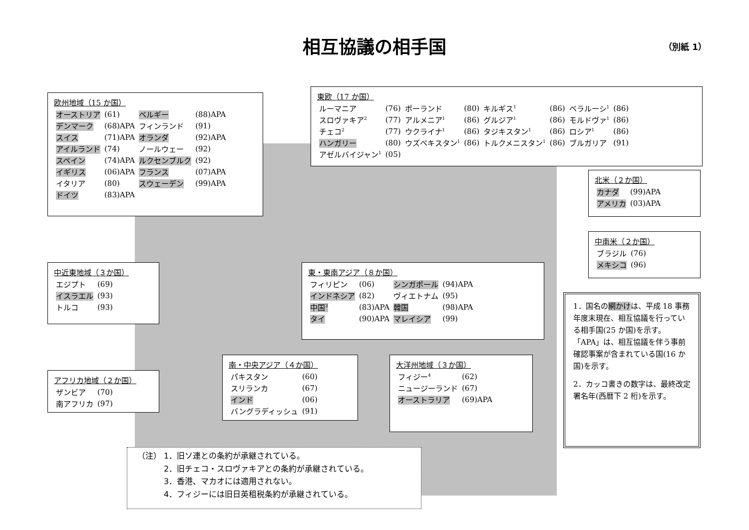相互協議の相手国 （別紙 1）
欧州地域（15 か国）
| オーストリア | (61) | ベルギー | (88)APA |
| デンマーク | (68)APA | フィンランド | (91) |
| スイス | (71)APA | オランダ | (92)APA |
| アイルランド | (74) | ノールウェー | (92) |
| スペイン | (74)APA | ルクセンブルク | (92) |
| イギリス | (06)APA | フランス | (07)APA |
| イタリア | (80) | スウェーデン | (99)APA |
| ドイツ | (83)APA | | |
東欧（17 か国）
| ルーマニア | (76) | ポーランド | (80) | キルギス<sup>1</sup> | (86) | ベラルーシ<sup>1</sup> | (86) |
| スロヴァキア<sup>2</sup> | (77) | アルメニア<sup>1</sup> | (86) | グルジア<sup>1</sup> | (86) | モルドヴァ<sup>1</sup> | (86) |
| チェコ<sup>2</sup> | (77) | ウクライナ<sup>1</sup> | (86) | タジキスタン<sup>1</sup> | (86) | ロシア<sup>1</sup> | (86) |
| ハンガリー | (80) | ウズベキスタン<sup>1</sup> | (86) | トルクメニスタン<sup>1</sup> | (86) | ブルガリア | (91) |
| アゼルバイジャン<sup>1</sup> | (05) | | | | | | |
北米（２か国）
| カナダ | (99)APA |
| アメリカ | (03)APA |
中南米（２か国）
| ブラジル | (76) |
| メキシコ | (96) |
中近東地域（３か国）
| エジプト | (69) |
| イスラエル | (93) |
| トルコ | (93) |
東・東南アジア（８か国）
| フィリピン | (06) | シンガポール | (94)APA |
| インドネシア | (82) | ヴィエトナム | (95) |
| 中国<sup>3</sup> | (83)APA | 韓国 | (98)APA |
| タイ | (90)APA | マレイシア | (99) |
1．国名の網かけは、平成 18 事務年度末現在、相互協議を行っている相手国(25 か国)を示す。「APA」は、相互協議を伴う事前確認事案が含まれている国(16 か国)を示す。
2．カッコ書きの数字は、最終改定署名年(西暦下 2 桁)を示す。
アフリカ地域（２か国）
| ザンビア | (70) |
| 南アフリカ | (97) |
南・中央アジア（４か国）
| パキスタン | (60) |
| スリランカ | (67) |
| インド | (06) |
| バングラディッシュ | (91) |
大洋州地域（３か国）
| フィジー<sup>4</sup> | (62) |
| ニュージーランド | (67) |
| オーストラリア | (69)APA |
（注） 1．旧ソ連との条約が承継されている。
2．旧チェコ・スロヴァキアとの条約が承継されている。
3．香港、マカオには適用されない。
4．フィジーには旧日英租税条約が承継されている。